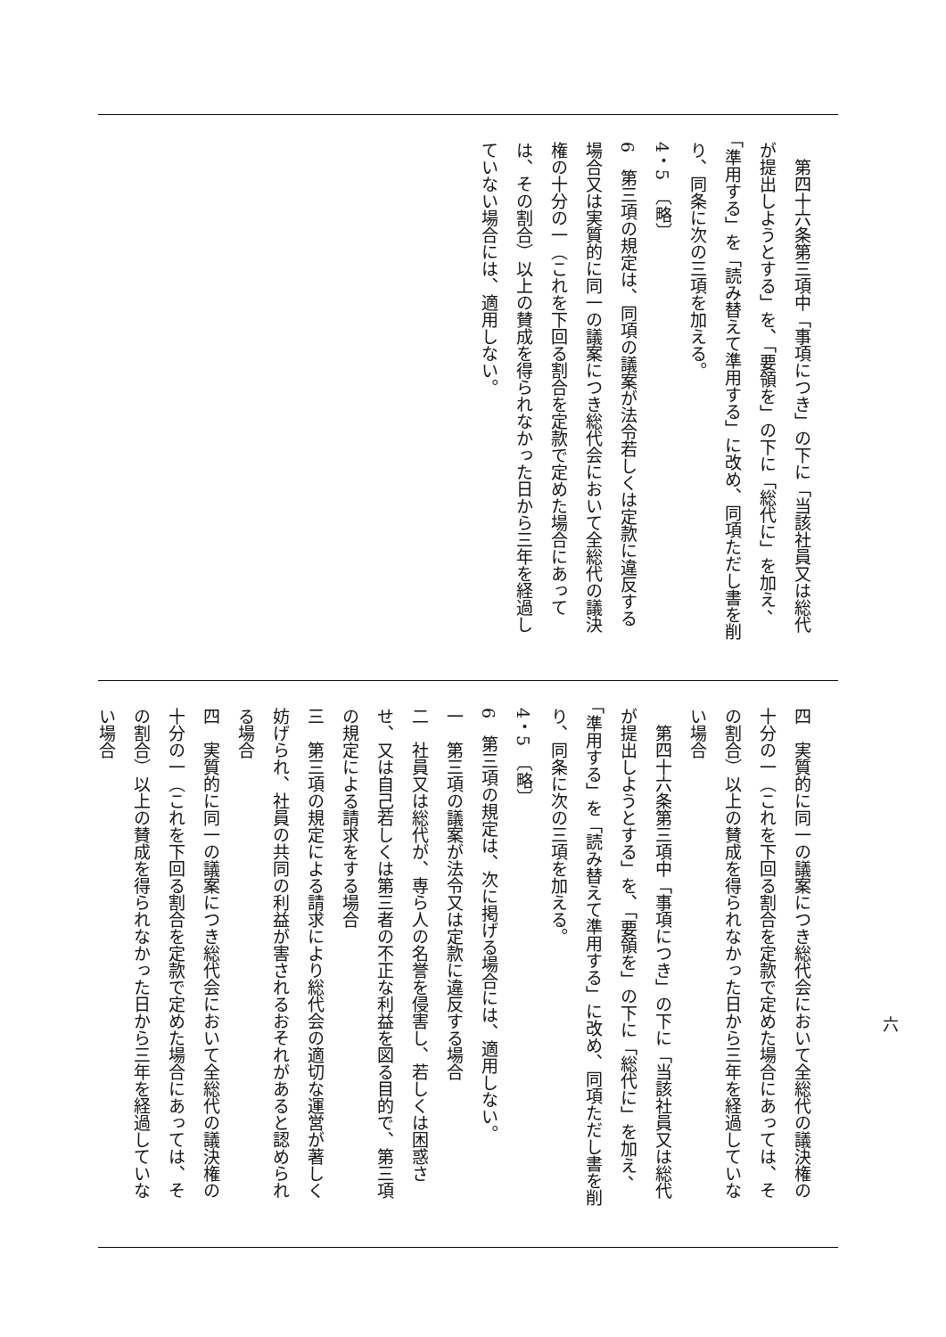第四十六条第三項中「事項につき」の下に「当該社員又は総代が提出しようとする」を、「要領を」の下に「総代に」を加え、「準用する」を「読み替えて準用する」に改め、同項ただし書を削り、同条に次の三項を加える。
4・5　〔略〕
6　第三項の規定は、同項の議案が法令若しくは定款に違反する場合又は実質的に同一の議案につき総代会において全総代の議決権の十分の一（これを下回る割合を定款で定めた場合にあっては、その割合）以上の賛成を得られなかった日から三年を経過していない場合には、適用しない。
四　実質的に同一の議案につき総代会において全総代の議決権の十分の一（これを下回る割合を定款で定めた場合にあっては、その割合）以上の賛成を得られなかった日から三年を経過していない場合
　第四十六条第三項中「事項につき」の下に「当該社員又は総代が提出しようとする」を、「要領を」の下に「総代に」を加え、「準用する」を「読み替えて準用する」に改め、同項ただし書を削り、同条に次の三項を加える。
4・5　〔略〕
6　第三項の規定は、次に掲げる場合には、適用しない。
一　第三項の議案が法令又は定款に違反する場合
二　社員又は総代が、専ら人の名誉を侵害し、若しくは困惑させ、又は自己若しくは第三者の不正な利益を図る目的で、第三項の規定による請求をする場合
三　第三項の規定による請求により総代会の適切な運営が著しく妨げられ、社員の共同の利益が害されるおそれがあると認められる場合
四　実質的に同一の議案につき総代会において全総代の議決権の十分の一（これを下回る割合を定款で定めた場合にあっては、その割合）以上の賛成を得られなかった日から三年を経過していない場合
六